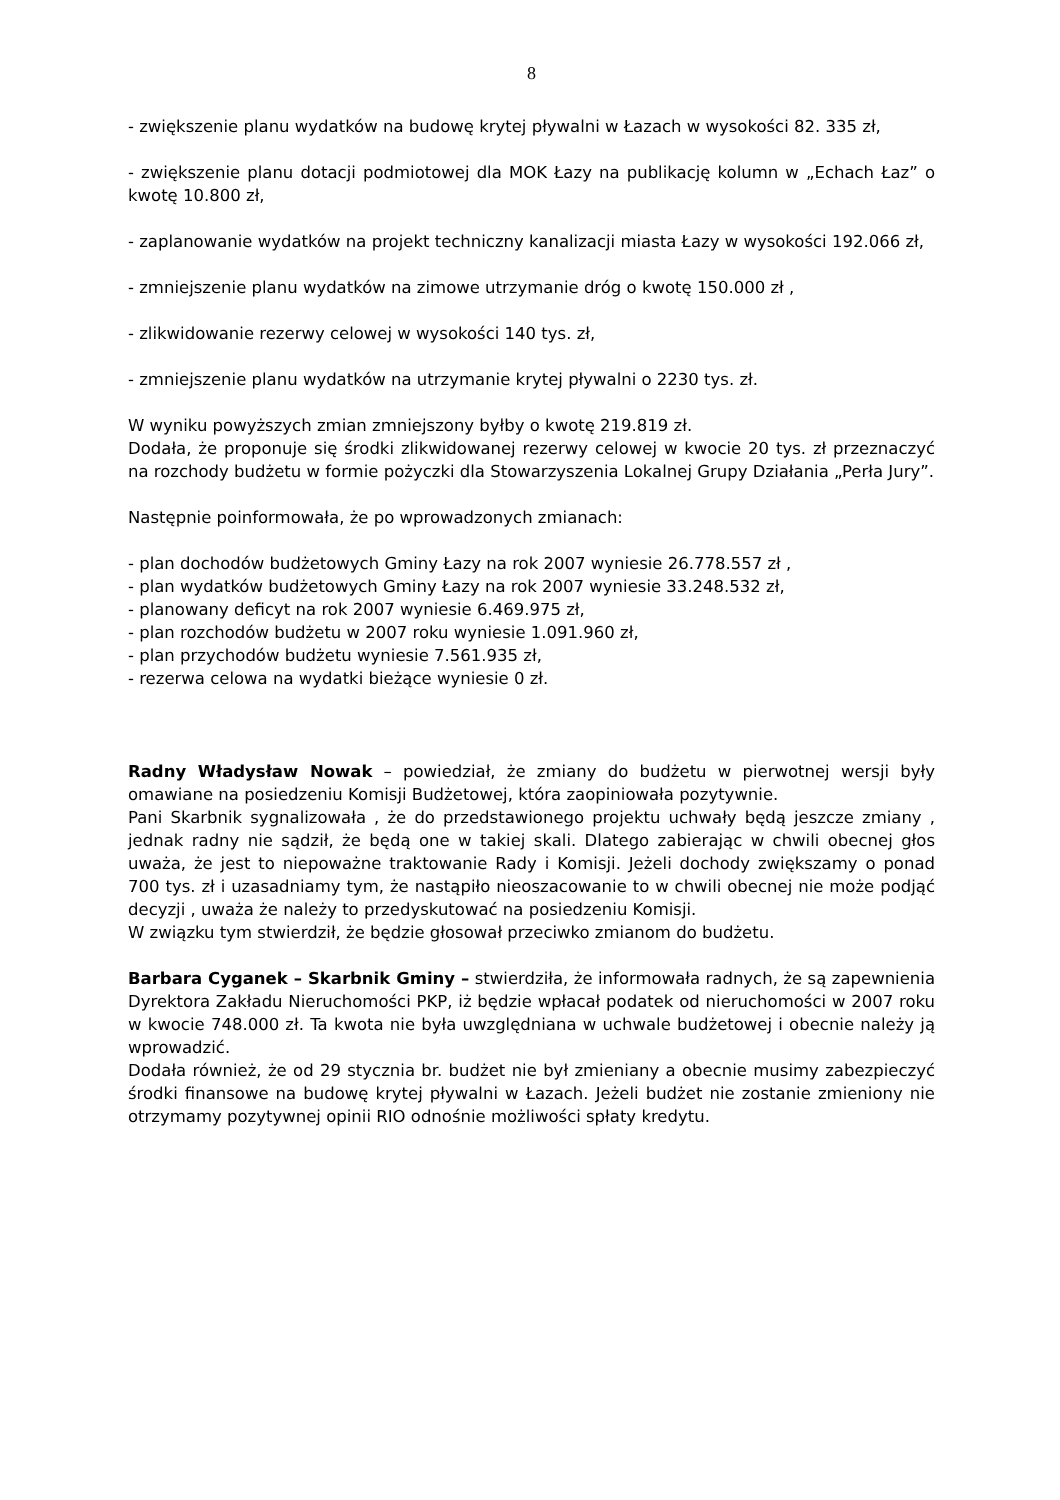8
- zwiększenie planu wydatków na budowę krytej pływalni w Łazach w wysokości 82. 335 zł,
- zwiększenie planu dotacji podmiotowej dla MOK Łazy na publikację kolumn w „Echach Łaz” o kwotę 10.800 zł,
- zaplanowanie wydatków na projekt techniczny kanalizacji miasta Łazy w wysokości 192.066 zł,
- zmniejszenie planu wydatków na zimowe utrzymanie dróg o kwotę 150.000 zł ,
- zlikwidowanie rezerwy celowej w wysokości 140 tys. zł,
- zmniejszenie planu wydatków na utrzymanie krytej pływalni o 2230 tys. zł.
W wyniku powyższych zmian zmniejszony byłby o kwotę 219.819 zł.
Dodała, że proponuje się środki zlikwidowanej rezerwy celowej w kwocie 20 tys. zł przeznaczyć na rozchody budżetu w formie pożyczki dla Stowarzyszenia Lokalnej Grupy Działania „Perła Jury”.
Następnie poinformowała, że po wprowadzonych zmianach:
- plan dochodów budżetowych Gminy Łazy na rok 2007 wyniesie 26.778.557 zł ,
- plan wydatków budżetowych Gminy Łazy na rok 2007 wyniesie 33.248.532 zł,
- planowany deficyt na rok 2007 wyniesie 6.469.975 zł,
- plan rozchodów budżetu w 2007 roku wyniesie 1.091.960 zł,
- plan przychodów budżetu wyniesie 7.561.935 zł,
- rezerwa celowa na wydatki bieżące wyniesie 0 zł.
Radny Władysław Nowak – powiedział, że zmiany do budżetu w pierwotnej wersji były omawiane na posiedzeniu Komisji Budżetowej, która zaopiniowała pozytywnie.
Pani Skarbnik sygnalizowała , że do przedstawionego projektu uchwały będą jeszcze zmiany , jednak radny nie sądził, że będą one w takiej skali. Dlatego zabierając w chwili obecnej głos uważa, że jest to niepoważne traktowanie Rady i Komisji. Jeżeli dochody zwiększamy o ponad 700 tys. zł i uzasadniamy tym, że nastąpiło nieoszacowanie to w chwili obecnej nie może podjąć decyzji , uważa że należy to przedyskutować na posiedzeniu Komisji.
W związku tym stwierdził, że będzie głosował przeciwko zmianom do budżetu.
Barbara Cyganek – Skarbnik Gminy – stwierdziła, że informowała radnych, że są zapewnienia Dyrektora Zakładu Nieruchomości PKP, iż będzie wpłacał podatek od nieruchomości w 2007 roku w kwocie 748.000 zł. Ta kwota nie była uwzględniana w uchwale budżetowej i obecnie należy ją wprowadzić.
Dodała również, że od 29 stycznia br. budżet nie był zmieniany a obecnie musimy zabezpieczyć środki finansowe na budowę krytej pływalni w Łazach. Jeżeli budżet nie zostanie zmieniony nie otrzymamy pozytywnej opinii RIO odnośnie możliwości spłaty kredytu.